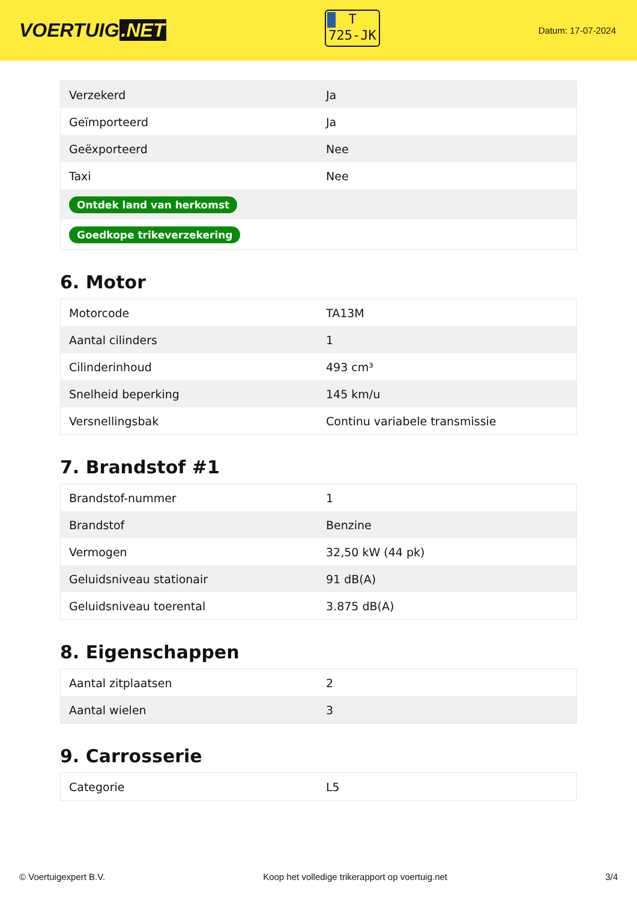VOERTUIG.NET
T
725-JK
Datum: 17-07-2024
| Verzekerd | Ja |
| Geïmporteerd | Ja |
| Geëxporteerd | Nee |
| Taxi | Nee |
| Ontdek land van herkomst | |
| Goedkope trikeverzekering | |
6. Motor
| Motorcode | TA13M |
| Aantal cilinders | 1 |
| Cilinderinhoud | 493 cm³ |
| Snelheid beperking | 145 km/u |
| Versnellingsbak | Continu variabele transmissie |
7. Brandstof #1
| Brandstof-nummer | 1 |
| Brandstof | Benzine |
| Vermogen | 32,50 kW (44 pk) |
| Geluidsniveau stationair | 91 dB(A) |
| Geluidsniveau toerental | 3.875 dB(A) |
8. Eigenschappen
| Aantal zitplaatsen | 2 |
| Aantal wielen | 3 |
9. Carrosserie
| Categorie | L5 |
© Voertuigexpert B.V. Koop het volledige trikerapport op voertuig.net 3/4